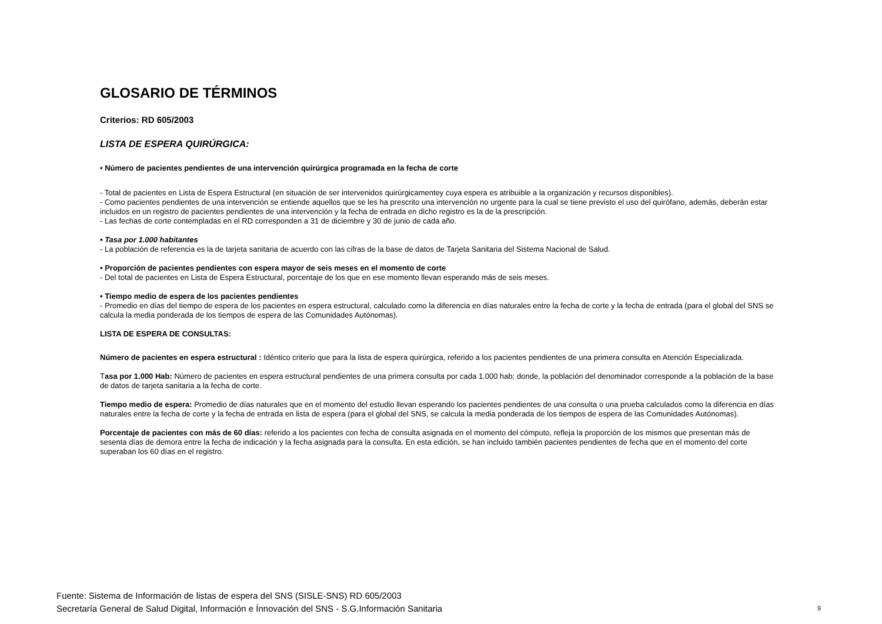GLOSARIO DE TÉRMINOS
Criterios: RD 605/2003
LISTA DE ESPERA QUIRÚRGICA:
• Número de pacientes pendientes de una intervención quirúrgica programada en la fecha de corte
- Total de pacientes en Lista de Espera Estructural (en situación de ser intervenidos quirúrgicamentey cuya espera es atribuible a la organización y recursos disponibles).
- Como pacientes pendientes de una intervención se entiende aquellos que se les ha prescrito una intervención no urgente para la cual se tiene previsto el uso del quirófano, además, deberán estar incluidos en un registro de pacientes pendientes de una intervención y la fecha de entrada en dicho registro es la de la prescripción.
- Las fechas de corte contempladas en el RD corresponden a 31 de diciembre y 30 de junio de cada año.
• Tasa por 1.000 habitantes
- La población de referencia es la de tarjeta sanitaria de acuerdo con las cifras de la base de datos de Tarjeta Sanitaria del Sistema Nacional de Salud.
• Proporción de pacientes pendientes con espera mayor de seis meses en el momento de corte
- Del total de pacientes en Lista de Espera Estructural, porcentaje de los que en ese momento llevan esperando más de seis meses.
• Tiempo medio de espera de los pacientes pendientes
- Promedio en días del tiempo de espera de los pacientes en espera estructural, calculado como la diferencia en días naturales entre la fecha de corte y la fecha de entrada (para el global del SNS se calcula la media ponderada de los tiempos de espera de las Comunidades Autónomas).
LISTA DE ESPERA DE CONSULTAS:
Número de pacientes en espera estructural : Idéntico criterio que para la lista de espera quirúrgica, referido a los pacientes pendientes de una primera consulta en Atención Especializada.
Tasa por 1.000 Hab: Número de pacientes en espera estructural pendientes de una primera consulta por cada 1.000 hab; donde, la población del denominador corresponde a la población de la base de datos de tarjeta sanitaria a la fecha de corte.
Tiempo medio de espera: Promedio de días naturales que en el momento del estudio llevan esperando los pacientes pendientes de una consulta o una prueba calculados como la diferencia en días naturales entre la fecha de corte y la fecha de entrada en lista de espera (para el global del SNS, se calcula la media ponderada de los tiempos de espera de las Comunidades Autónomas).
Porcentaje de pacientes con más de 60 días: referido a los pacientes con fecha de consulta asignada en el momento del cómputo, refleja la proporción de los mismos que presentan más de sesenta días de demora entre la fecha de indicación y la fecha asignada para la consulta. En esta edición, se han incluido también pacientes pendientes de fecha que en el momento del corte superaban los 60 días en el registro.
Fuente: Sistema de Información de listas de espera del SNS (SISLE-SNS) RD 605/2003
Secretaría General de Salud Digital, Información e Ínnovación del SNS - S.G.Información Sanitaria
9